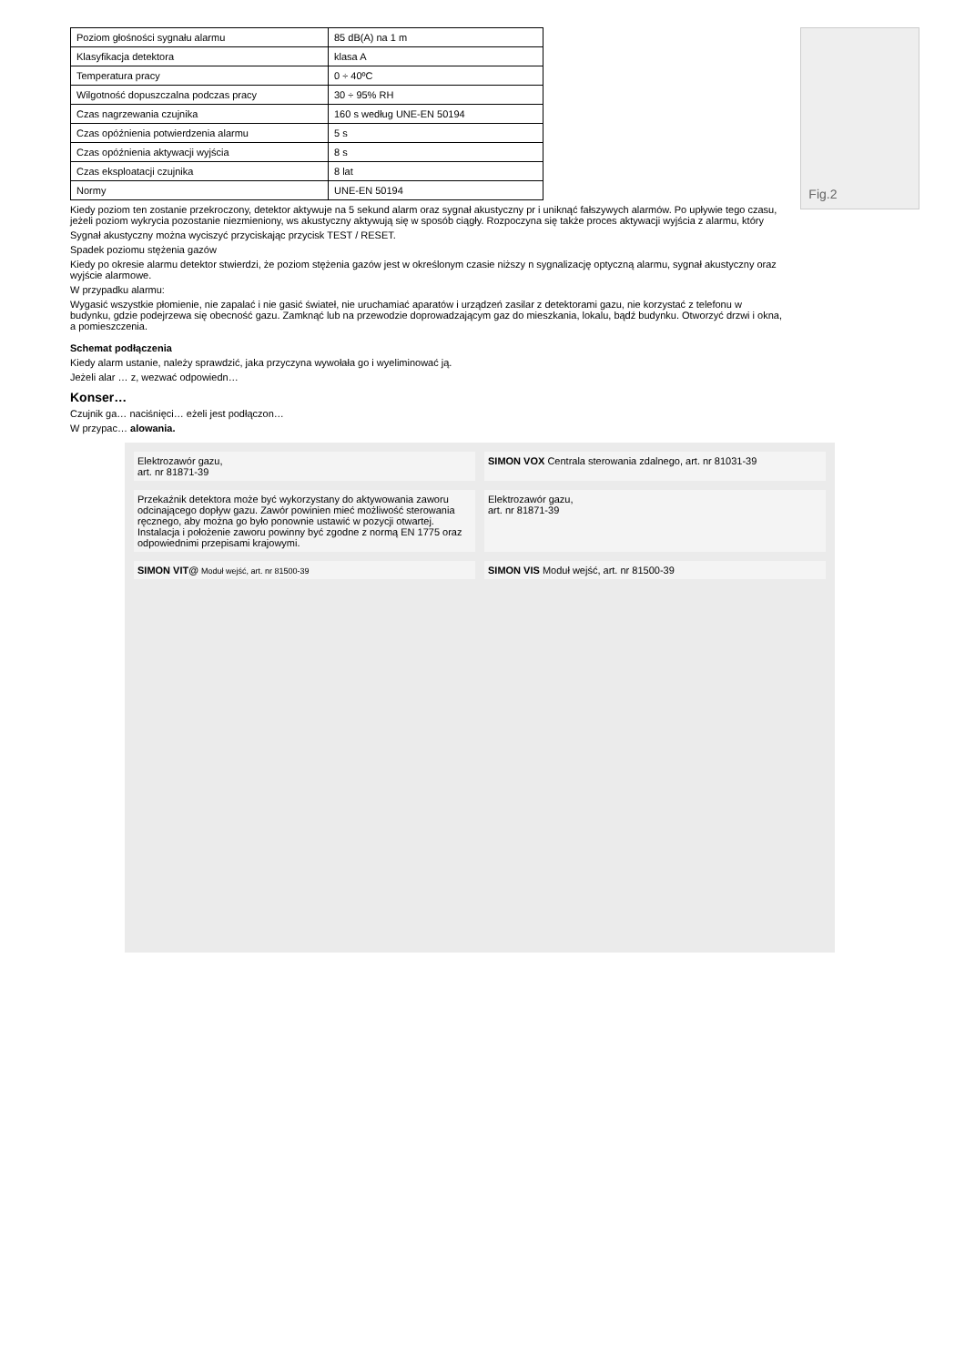| Poziom głośności sygnału alarmu | 85 dB(A) na 1 m |
| Klasyfikacja detektora | klasa A |
| Temperatura pracy | 0 ÷ 40ºC |
| Wilgotność dopuszczalna podczas pracy | 30 ÷ 95% RH |
| Czas nagrzewania czujnika | 160 s według UNE-EN 50194 |
| Czas opóźnienia potwierdzenia alarmu | 5 s |
| Czas opóźnienia aktywacji wyjścia | 8 s |
| Czas eksploatacji czujnika | 8 lat |
| Normy | UNE-EN 50194 |
Kiedy poziom ten zostanie przekroczony, detektor aktywuje na 5 sekund alarm oraz sygnał akustyczny pr i uniknąć fałszywych alarmów. Po upływie tego czasu, jeżeli poziom wykrycia pozostanie niezmieniony, ws akustyczny aktywują się w sposób ciągły. Rozpoczyna się także proces aktywacji wyjścia z alarmu, który
Sygnał akustyczny można wyciszyć przyciskając przycisk TEST / RESET.
Spadek poziomu stężenia gazów
Kiedy po okresie alarmu detektor stwierdzi, że poziom stężenia gazów jest w określonym czasie niższy n sygnalizację optyczną alarmu, sygnał akustyczny oraz wyjście alarmowe.
W przypadku alarmu:
Wygasić wszystkie płomienie, nie zapalać i nie gasić świateł, nie uruchamiać aparatów i urządzeń zasilar z detektorami gazu, nie korzystać z telefonu w budynku, gdzie podejrzewa się obecność gazu. Zamknąć lub na przewodzie doprowadzającym gaz do mieszkania, lokalu, bądź budynku. Otworzyć drzwi i okna, a pomieszczenia.
Fig.2
Schemat podłączenia
Kiedy alarm ustanie, należy sprawdzić, jaka przyczyna wywołała go i wyeliminować ją.
Jeżeli alar … z, wezwać odpowiedn…
Konser…
Czujnik ga… naciśnięci… eżeli jest podłączon…
W przypac… alowania.
Elektrozawór gazu,
art. nr 81871-39
SIMON VOX Centrala sterowania zdalnego, art. nr 81031-39
Przekaźnik detektora może być wykorzystany do aktywowania zaworu odcinającego dopływ gazu. Zawór powinien mieć możliwość sterowania ręcznego, aby można go było ponownie ustawić w pozycji otwartej. Instalacja i położenie zaworu powinny być zgodne z normą EN 1775 oraz odpowiednimi przepisami krajowymi.
Elektrozawór gazu,
art. nr 81871-39
SIMON VIT@ Moduł wejść, art. nr 81500-39
SIMON VIS Moduł wejść, art. nr 81500-39